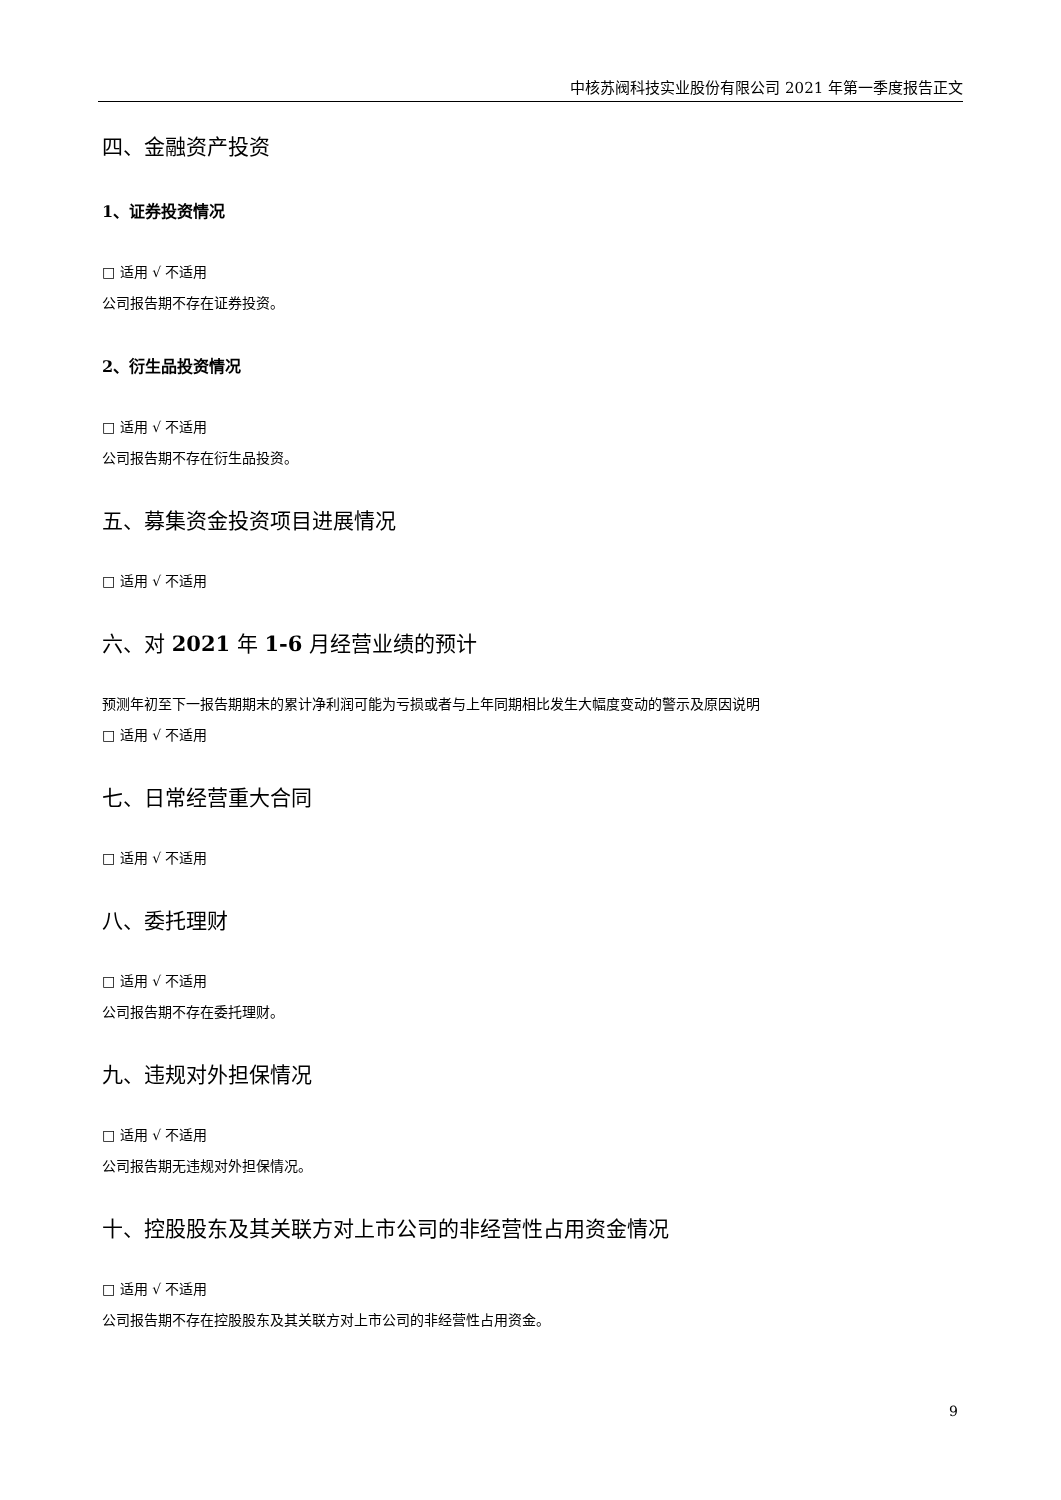中核苏阀科技实业股份有限公司 2021 年第一季度报告正文
四、金融资产投资
1、证券投资情况
□ 适用 √ 不适用
公司报告期不存在证券投资。
2、衍生品投资情况
□ 适用 √ 不适用
公司报告期不存在衍生品投资。
五、募集资金投资项目进展情况
□ 适用 √ 不适用
六、对 2021 年 1-6 月经营业绩的预计
预测年初至下一报告期期末的累计净利润可能为亏损或者与上年同期相比发生大幅度变动的警示及原因说明
□ 适用 √ 不适用
七、日常经营重大合同
□ 适用 √ 不适用
八、委托理财
□ 适用 √ 不适用
公司报告期不存在委托理财。
九、违规对外担保情况
□ 适用 √ 不适用
公司报告期无违规对外担保情况。
十、控股股东及其关联方对上市公司的非经营性占用资金情况
□ 适用 √ 不适用
公司报告期不存在控股股东及其关联方对上市公司的非经营性占用资金。
9